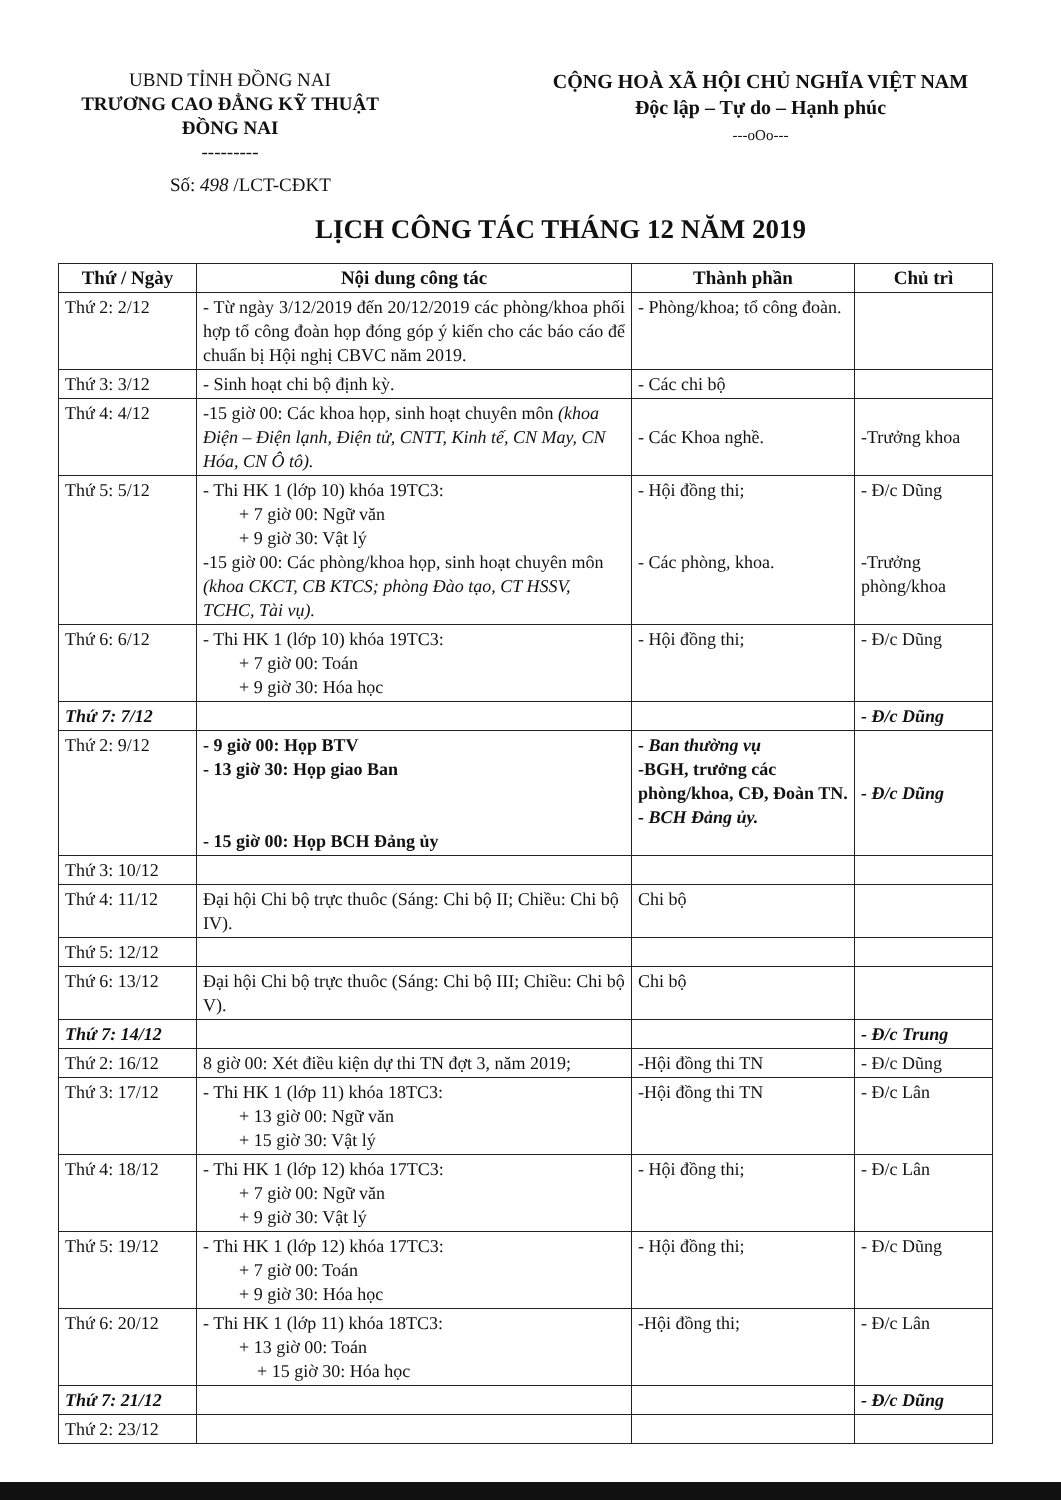UBND TỈNH ĐỒNG NAI
TRƯƠNG CAO ĐẲNG KỸ THUẬT
ĐỒNG NAI
---------
CỘNG HOÀ XÃ HỘI CHỦ NGHĨA VIỆT NAM
Độc lập – Tự do – Hạnh phúc
---oOo---
Số: 498 /LCT-CĐKT
LỊCH CÔNG TÁC THÁNG 12 NĂM 2019
| Thứ / Ngày | Nội dung công tác | Thành phần | Chủ trì |
| --- | --- | --- | --- |
| Thứ 2: 2/12 | - Từ ngày 3/12/2019 đến 20/12/2019 các phòng/khoa phối hợp tổ công đoàn họp đóng góp ý kiến cho các báo cáo để chuẩn bị Hội nghị CBVC năm 2019. | - Phòng/khoa; tổ công đoàn. | |
| Thứ 3: 3/12 | - Sinh hoạt chi bộ định kỳ. | - Các chi bộ | |
| Thứ 4: 4/12 | -15 giờ 00: Các khoa họp, sinh hoạt chuyên môn (khoa Điện – Điện lạnh, Điện tử, CNTT, Kinh tế, CN May, CN Hóa, CN Ô tô). | - Các Khoa nghề. | -Trưởng khoa |
| Thứ 5: 5/12 | - Thi HK 1 (lớp 10) khóa 19TC3: + 7 giờ 00: Ngữ văn + 9 giờ 30: Vật lý -15 giờ 00: Các phòng/khoa họp, sinh hoạt chuyên môn (khoa CKCT, CB KTCS; phòng Đào tạo, CT HSSV, TCHC, Tài vụ). | - Hội đồng thi; - Các phòng, khoa. | - Đ/c Dũng -Trưởng phòng/khoa |
| Thứ 6: 6/12 | - Thi HK 1 (lớp 10) khóa 19TC3: + 7 giờ 00: Toán + 9 giờ 30: Hóa học | - Hội đồng thi; | - Đ/c Dũng |
| Thứ 7: 7/12 | | | - Đ/c Dũng |
| Thứ 2: 9/12 | - 9 giờ 00: Họp BTV - 13 giờ 30: Họp giao Ban - 15 giờ 00: Họp BCH Đảng ủy | - Ban thường vụ -BGH, trưởng các phòng/khoa, CĐ, Đoàn TN. - BCH Đảng ủy. | - Đ/c Dũng |
| Thứ 3: 10/12 | | | |
| Thứ 4: 11/12 | Đại hội Chi bộ trực thuôc (Sáng: Chi bộ II; Chiều: Chi bộ IV). | Chi bộ | |
| Thứ 5: 12/12 | | | |
| Thứ 6: 13/12 | Đại hội Chi bộ trực thuôc (Sáng: Chi bộ III; Chiều: Chi bộ V). | Chi bộ | |
| Thứ 7: 14/12 | | | - Đ/c Trung |
| Thứ 2: 16/12 | 8 giờ 00: Xét điều kiện dự thi TN đợt 3, năm 2019; | -Hội đồng thi TN | - Đ/c Dũng |
| Thứ 3: 17/12 | - Thi HK 1 (lớp 11) khóa 18TC3: + 13 giờ 00: Ngữ văn + 15 giờ 30: Vật lý | -Hội đồng thi TN | - Đ/c Lân |
| Thứ 4: 18/12 | - Thi HK 1 (lớp 12) khóa 17TC3: + 7 giờ 00: Ngữ văn + 9 giờ 30: Vật lý | - Hội đồng thi; | - Đ/c Lân |
| Thứ 5: 19/12 | - Thi HK 1 (lớp 12) khóa 17TC3: + 7 giờ 00: Toán + 9 giờ 30: Hóa học | - Hội đồng thi; | - Đ/c Dũng |
| Thứ 6: 20/12 | - Thi HK 1 (lớp 11) khóa 18TC3: + 13 giờ 00: Toán + 15 giờ 30: Hóa học | -Hội đồng thi; | - Đ/c Lân |
| Thứ 7: 21/12 | | | - Đ/c Dũng |
| Thứ 2: 23/12 | | | |